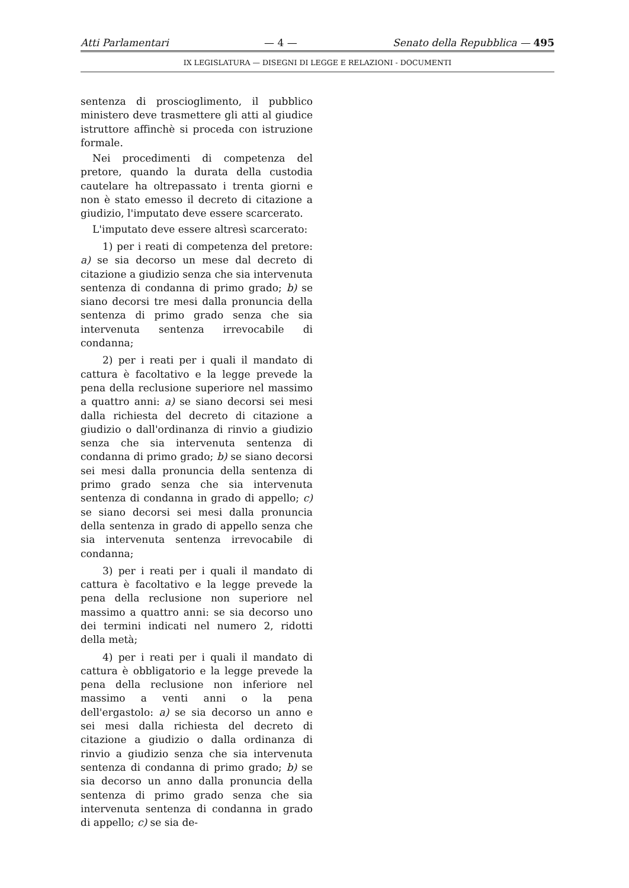Atti Parlamentari — 4 — Senato della Repubblica — 495
IX LEGISLATURA — DISEGNI DI LEGGE E RELAZIONI - DOCUMENTI
sentenza di proscioglimento, il pubblico ministero deve trasmettere gli atti al giudice istruttore affinchè si proceda con istruzione formale.
Nei procedimenti di competenza del pretore, quando la durata della custodia cautelare ha oltrepassato i trenta giorni e non è stato emesso il decreto di citazione a giudizio, l'imputato deve essere scarcerato.
L'imputato deve essere altresì scarcerato:
1) per i reati di competenza del pretore: a) se sia decorso un mese dal decreto di citazione a giudizio senza che sia intervenuta sentenza di condanna di primo grado; b) se siano decorsi tre mesi dalla pronuncia della sentenza di primo grado senza che sia intervenuta sentenza irrevocabile di condanna;
2) per i reati per i quali il mandato di cattura è facoltativo e la legge prevede la pena della reclusione superiore nel massimo a quattro anni: a) se siano decorsi sei mesi dalla richiesta del decreto di citazione a giudizio o dall'ordinanza di rinvio a giudizio senza che sia intervenuta sentenza di condanna di primo grado; b) se siano decorsi sei mesi dalla pronuncia della sentenza di primo grado senza che sia intervenuta sentenza di condanna in grado di appello; c) se siano decorsi sei mesi dalla pronuncia della sentenza in grado di appello senza che sia intervenuta sentenza irrevocabile di condanna;
3) per i reati per i quali il mandato di cattura è facoltativo e la legge prevede la pena della reclusione non superiore nel massimo a quattro anni: se sia decorso uno dei termini indicati nel numero 2, ridotti della metà;
4) per i reati per i quali il mandato di cattura è obbligatorio e la legge prevede la pena della reclusione non inferiore nel massimo a venti anni o la pena dell'ergastolo: a) se sia decorso un anno e sei mesi dalla richiesta del decreto di citazione a giudizio o dalla ordinanza di rinvio a giudizio senza che sia intervenuta sentenza di condanna di primo grado; b) se sia decorso un anno dalla pronuncia della sentenza di primo grado senza che sia intervenuta sentenza di condanna in grado di appello; c) se sia de-